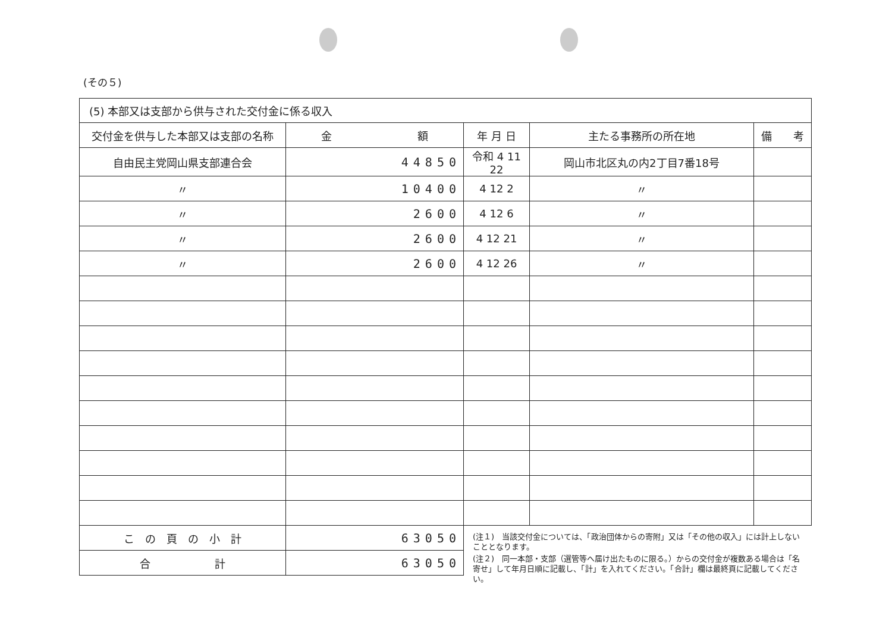(その５)
| (5) 本部又は支部から供与された交付金に係る収入 | | | | |
| 交付金を供与した本部又は支部の名称 | 金 額 | 年 月 日 | 主たる事務所の所在地 | 備 考 |
| 自由民主党岡山県支部連合会 | 44850 | 令和 4 11 22 | 岡山市北区丸の内2丁目7番18号 | |
| 〃 | 10400 | 4 12 2 | 〃 | |
| 〃 | 2600 | 4 12 6 | 〃 | |
| 〃 | 2600 | 4 12 21 | 〃 | |
| 〃 | 2600 | 4 12 26 | 〃 | |
| こ の 頁 の 小 計 | 63050 | | | |
| 合 計 | 63050 | | | |
(注１)　当該交付金については、「政治団体からの寄附」又は「その他の収入」には計上しないこととなります。
(注２)　同一本部・支部（選管等へ届け出たものに限る。）からの交付金が複数ある場合は「名寄せ」して年月日順に記載し、「計」を入れてください。「合計」欄は最終頁に記載してください。